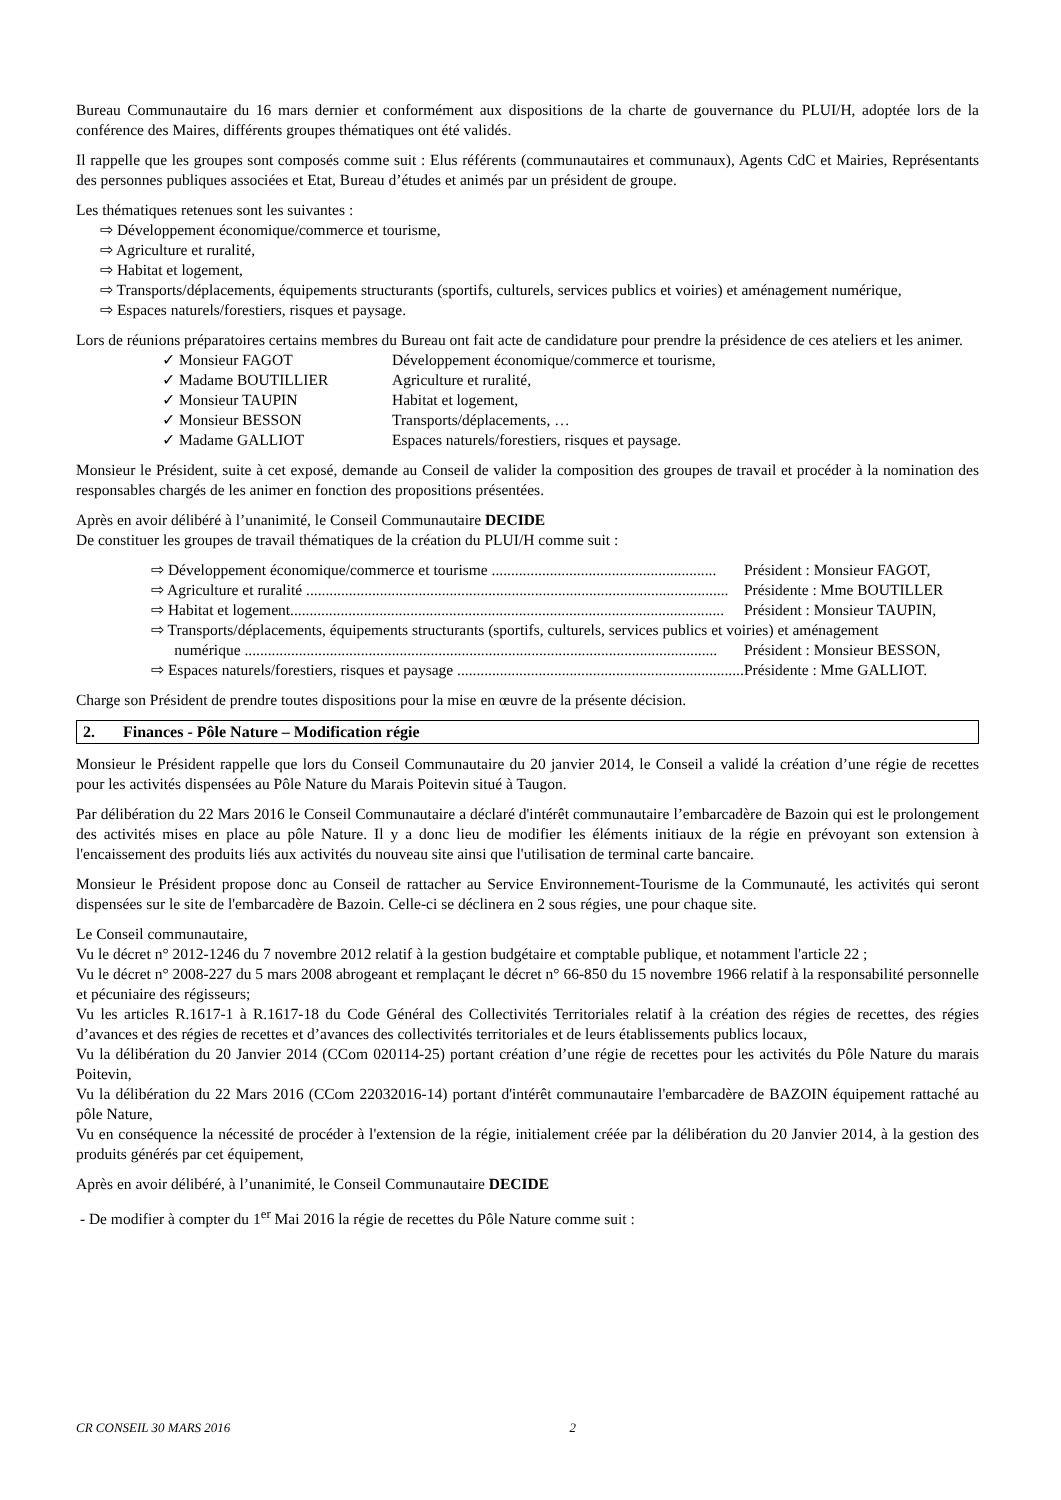Bureau Communautaire du 16 mars dernier et conformément aux dispositions de la charte de gouvernance du PLUI/H, adoptée lors de la conférence des Maires, différents groupes thématiques ont été validés.
Il rappelle que les groupes sont composés comme suit : Elus référents (communautaires et communaux), Agents CdC et Mairies, Représentants des personnes publiques associées et Etat, Bureau d’études et animés par un président de groupe.
Les thématiques retenues sont les suivantes :
⇨ Développement économique/commerce et tourisme,
⇨ Agriculture et ruralité,
⇨ Habitat et logement,
⇨ Transports/déplacements, équipements structurants (sportifs, culturels, services publics et voiries) et aménagement numérique,
⇨ Espaces naturels/forestiers, risques et paysage.
Lors de réunions préparatoires certains membres du Bureau ont fait acte de candidature pour prendre la présidence de ces ateliers et les animer.
✓ Monsieur FAGOT Développement économique/commerce et tourisme,
✓ Madame BOUTILLIER Agriculture et ruralité,
✓ Monsieur TAUPIN Habitat et logement,
✓ Monsieur BESSON Transports/déplacements, …
✓ Madame GALLIOT Espaces naturels/forestiers, risques et paysage.
Monsieur le Président, suite à cet exposé, demande au Conseil de valider la composition des groupes de travail et procéder à la nomination des responsables chargés de les animer en fonction des propositions présentées.
Après en avoir délibéré à l’unanimité, le Conseil Communautaire DECIDE
De constituer les groupes de travail thématiques de la création du PLUI/H comme suit :
⇨ Développement économique/commerce et tourisme .......................................................... Président : Monsieur FAGOT,
⇨ Agriculture et ruralité ............................................................................................................. Présidente : Mme BOUTILLER
⇨ Habitat et logement................................................................................................................ Président : Monsieur TAUPIN,
⇨ Transports/déplacements, équipements structurants (sportifs, culturels, services publics et voiries) et aménagement
numérique .......................................................................................................................... Président : Monsieur BESSON,
⇨ Espaces naturels/forestiers, risques et paysage .......................................................................... Présidente : Mme GALLIOT.
Charge son Président de prendre toutes dispositions pour la mise en œuvre de la présente décision.
2. Finances - Pôle Nature – Modification régie
Monsieur le Président rappelle que lors du Conseil Communautaire du 20 janvier 2014, le Conseil a validé la création d’une régie de recettes pour les activités dispensées au Pôle Nature du Marais Poitevin situé à Taugon.
Par délibération du 22 Mars 2016 le Conseil Communautaire a déclaré d'intérêt communautaire l’embarcadère de Bazoin qui est le prolongement des activités mises en place au pôle Nature. Il y a donc lieu de modifier les éléments initiaux de la régie en prévoyant son extension à l'encaissement des produits liés aux activités du nouveau site ainsi que l'utilisation de terminal carte bancaire.
Monsieur le Président propose donc au Conseil de rattacher au Service Environnement-Tourisme de la Communauté, les activités qui seront dispensées sur le site de l'embarcadère de Bazoin. Celle-ci se déclinera en 2 sous régies, une pour chaque site.
Le Conseil communautaire,
Vu le décret n° 2012-1246 du 7 novembre 2012 relatif à la gestion budgétaire et comptable publique, et notamment l'article 22 ;
Vu le décret n° 2008-227 du 5 mars 2008 abrogeant et remplaçant le décret n° 66-850 du 15 novembre 1966 relatif à la responsabilité personnelle et pécuniaire des régisseurs;
Vu les articles R.1617-1 à R.1617-18 du Code Général des Collectivités Territoriales relatif à la création des régies de recettes, des régies d’avances et des régies de recettes et d’avances des collectivités territoriales et de leurs établissements publics locaux,
Vu la délibération du 20 Janvier 2014 (CCom 020114-25) portant création d’une régie de recettes pour les activités du Pôle Nature du marais Poitevin,
Vu la délibération du 22 Mars 2016 (CCom 22032016-14) portant d'intérêt communautaire l'embarcadère de BAZOIN équipement rattaché au pôle Nature,
Vu en conséquence la nécessité de procéder à l'extension de la régie, initialement créée par la délibération du 20 Janvier 2014, à la gestion des produits générés par cet équipement,
Après en avoir délibéré, à l’unanimité, le Conseil Communautaire DECIDE
- De modifier à compter du 1<sup>er</sup> Mai 2016 la régie de recettes du Pôle Nature comme suit :
CR CONSEIL 30 MARS 2016 2